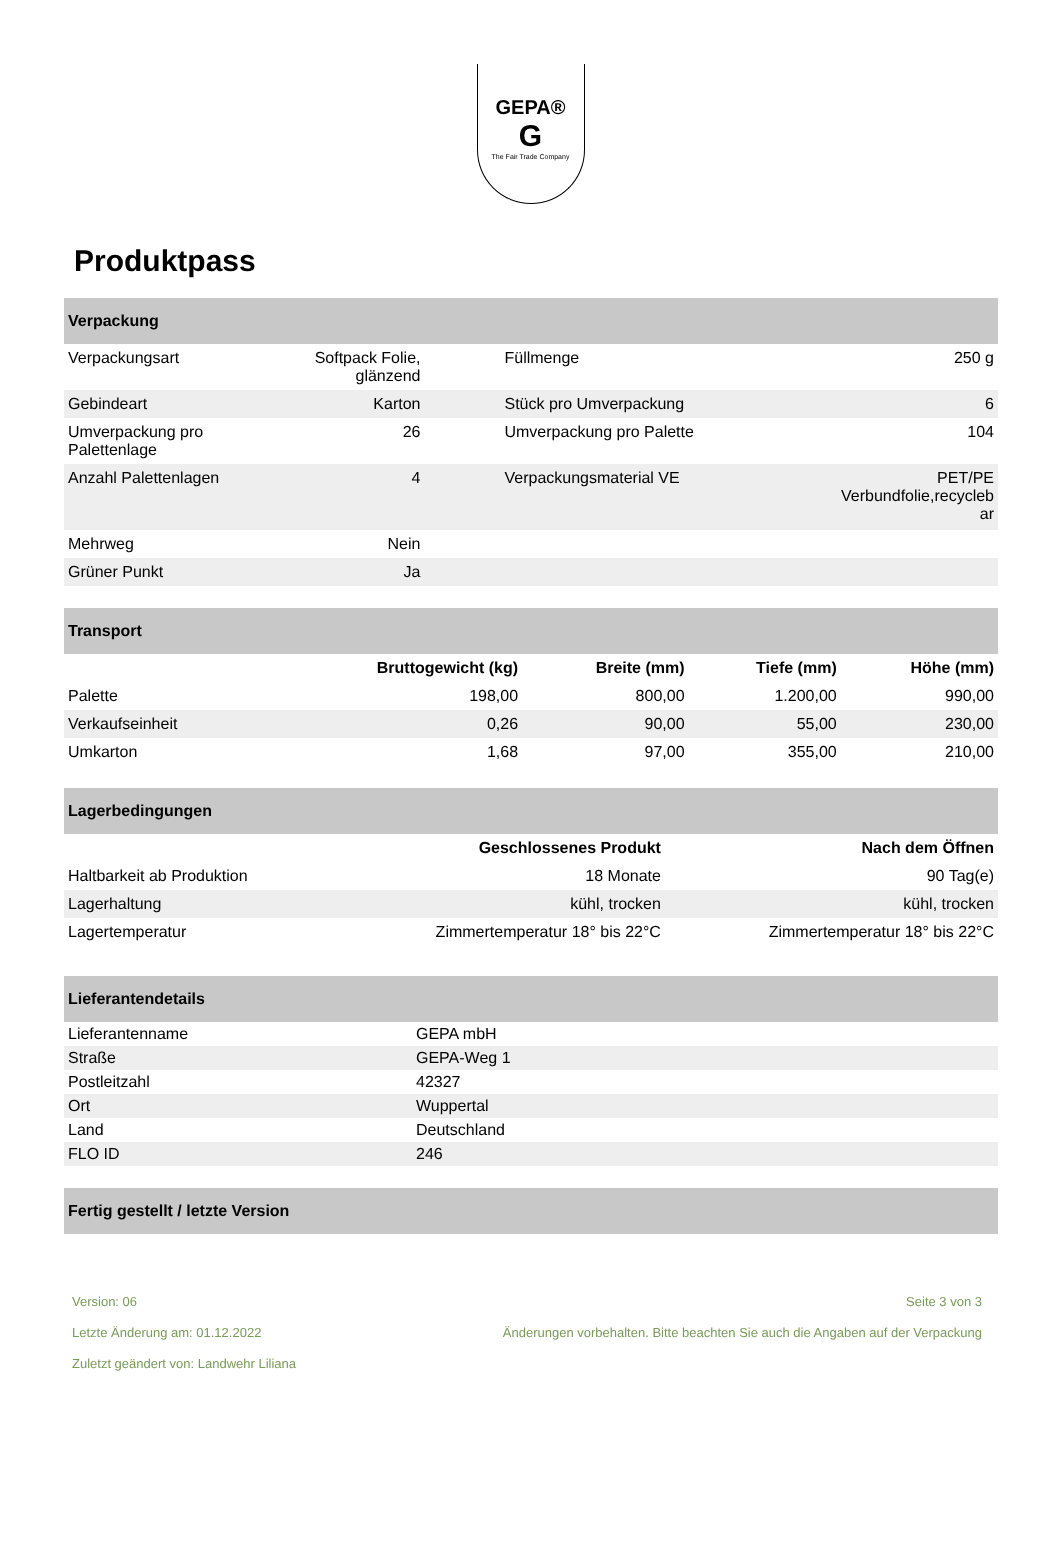GEPA®
G
The Fair Trade Company
Produktpass
| Verpackung | | | |
| --- | --- | --- | --- |
| Verpackungsart | Softpack Folie, glänzend | Füllmenge | 250 g |
| Gebindeart | Karton | Stück pro Umverpackung | 6 |
| Umverpackung pro Palettenlage | 26 | Umverpackung pro Palette | 104 |
| Anzahl Palettenlagen | 4 | Verpackungsmaterial VE | PET/PE Verbundfolie,recycleb ar |
| Mehrweg | Nein | | |
| Grüner Punkt | Ja | | |
| Transport | | | | |
| --- | --- | --- | --- | --- |
| | Bruttogewicht (kg) | Breite (mm) | Tiefe (mm) | Höhe (mm) |
| Palette | 198,00 | 800,00 | 1.200,00 | 990,00 |
| Verkaufseinheit | 0,26 | 90,00 | 55,00 | 230,00 |
| Umkarton | 1,68 | 97,00 | 355,00 | 210,00 |
| Lagerbedingungen | | |
| --- | --- | --- |
| | Geschlossenes Produkt | Nach dem Öffnen |
| Haltbarkeit ab Produktion | 18 Monate | 90 Tag(e) |
| Lagerhaltung | kühl, trocken | kühl, trocken |
| Lagertemperatur | Zimmertemperatur 18° bis 22°C | Zimmertemperatur 18° bis 22°C |
| Lieferantendetails | |
| --- | --- |
| Lieferantenname | GEPA mbH |
| Straße | GEPA-Weg 1 |
| Postleitzahl | 42327 |
| Ort | Wuppertal |
| Land | Deutschland |
| FLO ID | 246 |
| Fertig gestellt / letzte Version |
| --- |
Version: 06
Letzte Änderung am: 01.12.2022
Zuletzt geändert von: Landwehr Liliana
Seite 3 von 3
Änderungen vorbehalten. Bitte beachten Sie auch die Angaben auf der Verpackung